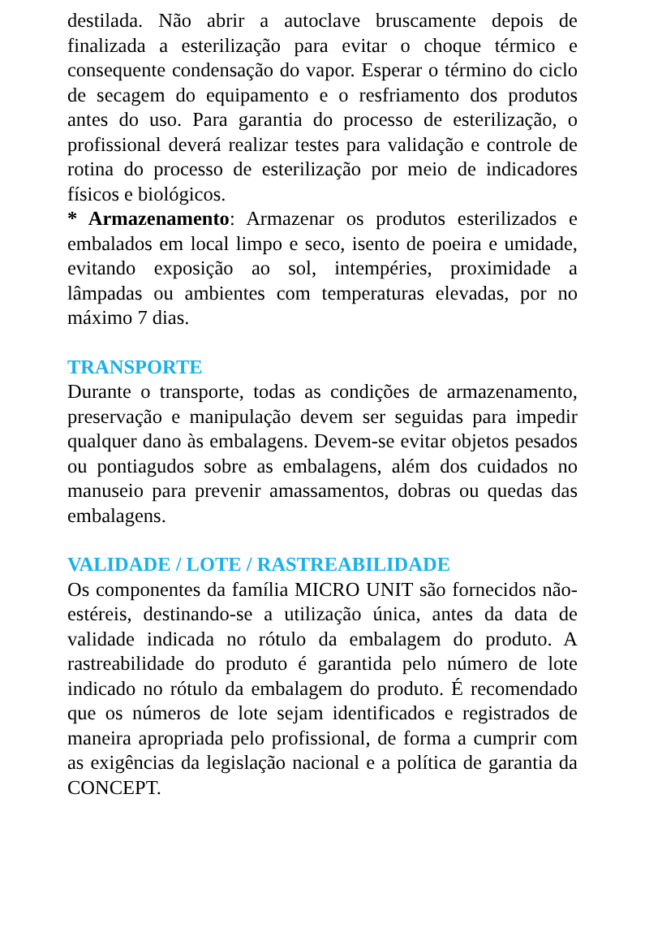destilada. Não abrir a autoclave bruscamente depois de finalizada a esterilização para evitar o choque térmico e consequente condensação do vapor. Esperar o término do ciclo de secagem do equipamento e o resfriamento dos produtos antes do uso. Para garantia do processo de esterilização, o profissional deverá realizar testes para validação e controle de rotina do processo de esterilização por meio de indicadores físicos e biológicos.
* Armazenamento: Armazenar os produtos esterilizados e embalados em local limpo e seco, isento de poeira e umidade, evitando exposição ao sol, intempéries, proximidade a lâmpadas ou ambientes com temperaturas elevadas, por no máximo 7 dias.
TRANSPORTE
Durante o transporte, todas as condições de armazenamento, preservação e manipulação devem ser seguidas para impedir qualquer dano às embalagens. Devem-se evitar objetos pesados ou pontiagudos sobre as embalagens, além dos cuidados no manuseio para prevenir amassamentos, dobras ou quedas das embalagens.
VALIDADE / LOTE / RASTREABILIDADE
Os componentes da família MICRO UNIT são fornecidos não-estéreis, destinando-se a utilização única, antes da data de validade indicada no rótulo da embalagem do produto. A rastreabilidade do produto é garantida pelo número de lote indicado no rótulo da embalagem do produto. É recomendado que os números de lote sejam identificados e registrados de maneira apropriada pelo profissional, de forma a cumprir com as exigências da legislação nacional e a política de garantia da CONCEPT.